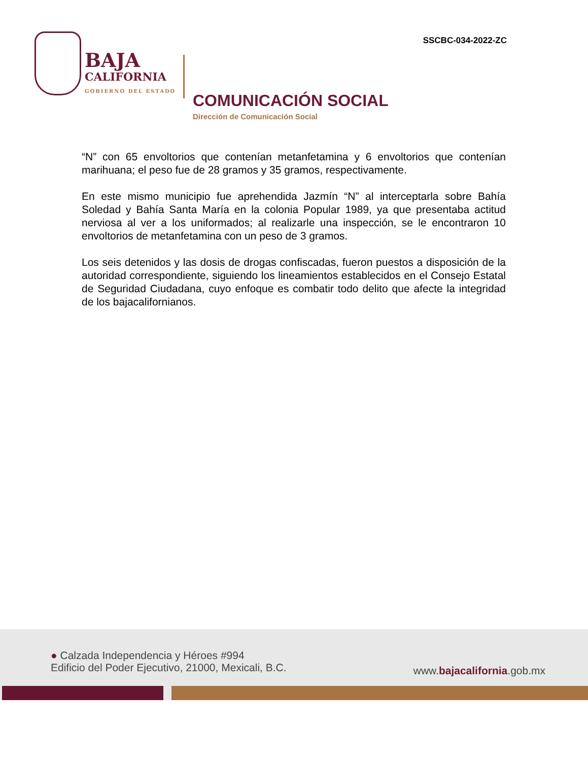BAJA
CALIFORNIA
GOBIERNO DEL ESTADO
SSCBC-034-2022-ZC
COMUNICACIÓN SOCIAL
Dirección de Comunicación Social
“N” con 65 envoltorios que contenían metanfetamina y 6 envoltorios que contenían marihuana; el peso fue de 28 gramos y 35 gramos, respectivamente.
En este mismo municipio fue aprehendida Jazmín “N” al interceptarla sobre Bahía Soledad y Bahía Santa María en la colonia Popular 1989, ya que presentaba actitud nerviosa al ver a los uniformados; al realizarle una inspección, se le encontraron 10 envoltorios de metanfetamina con un peso de 3 gramos.
Los seis detenidos y las dosis de drogas confiscadas, fueron puestos a disposición de la autoridad correspondiente, siguiendo los lineamientos establecidos en el Consejo Estatal de Seguridad Ciudadana, cuyo enfoque es combatir todo delito que afecte la integridad de los bajacalifornianos.
● Calzada Independencia y Héroes #994
Edificio del Poder Ejecutivo, 21000, Mexicali, B.C.
www.bajacalifornia.gob.mx